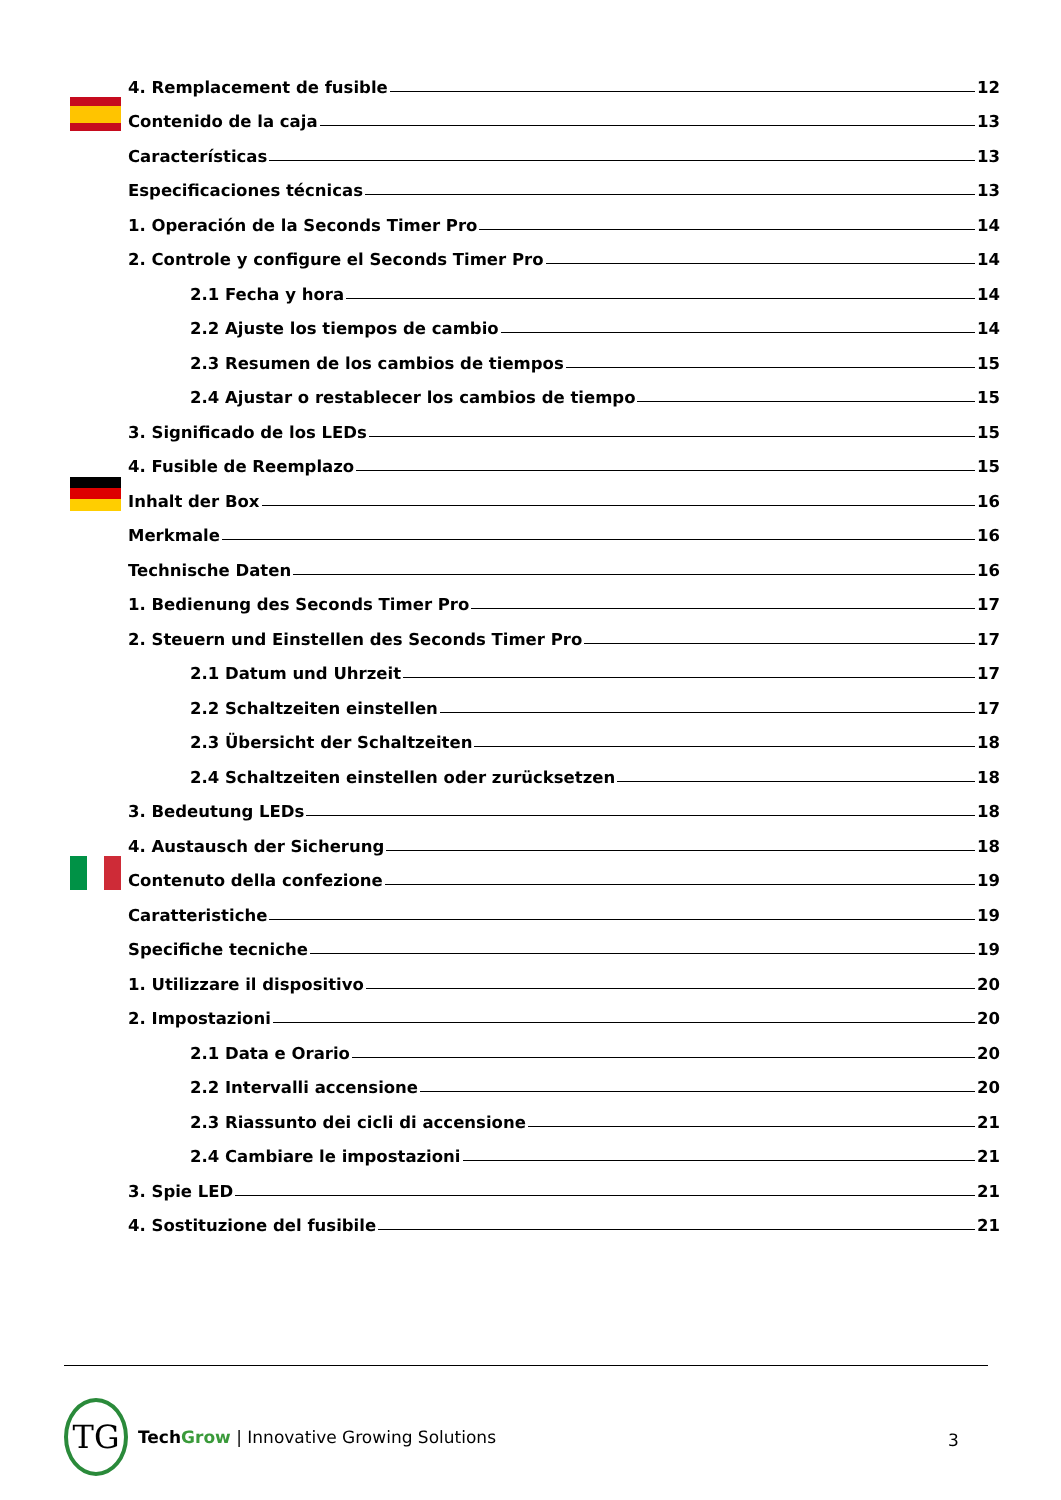4. Remplacement de fusible 12
Contenido de la caja 13
Características 13
Especificaciones técnicas 13
1. Operación de la Seconds Timer Pro 14
2. Controle y configure el Seconds Timer Pro 14
2.1 Fecha y hora 14
2.2 Ajuste los tiempos de cambio 14
2.3 Resumen de los cambios de tiempos 15
2.4 Ajustar o restablecer los cambios de tiempo 15
3. Significado de los LEDs 15
4. Fusible de Reemplazo 15
Inhalt der Box 16
Merkmale 16
Technische Daten 16
1. Bedienung des Seconds Timer Pro 17
2. Steuern und Einstellen des Seconds Timer Pro 17
2.1 Datum und Uhrzeit 17
2.2 Schaltzeiten einstellen 17
2.3 Übersicht der Schaltzeiten 18
2.4 Schaltzeiten einstellen oder zurücksetzen 18
3. Bedeutung LEDs 18
4. Austausch der Sicherung 18
Contenuto della confezione 19
Caratteristiche 19
Specifiche tecniche 19
1. Utilizzare il dispositivo 20
2. Impostazioni 20
2.1 Data e Orario 20
2.2 Intervalli accensione 20
2.3 Riassunto dei cicli di accensione 21
2.4 Cambiare le impostazioni 21
3. Spie LED 21
4. Sostituzione del fusibile 21
TG
Tech Grow | Innovative Growing Solutions
3